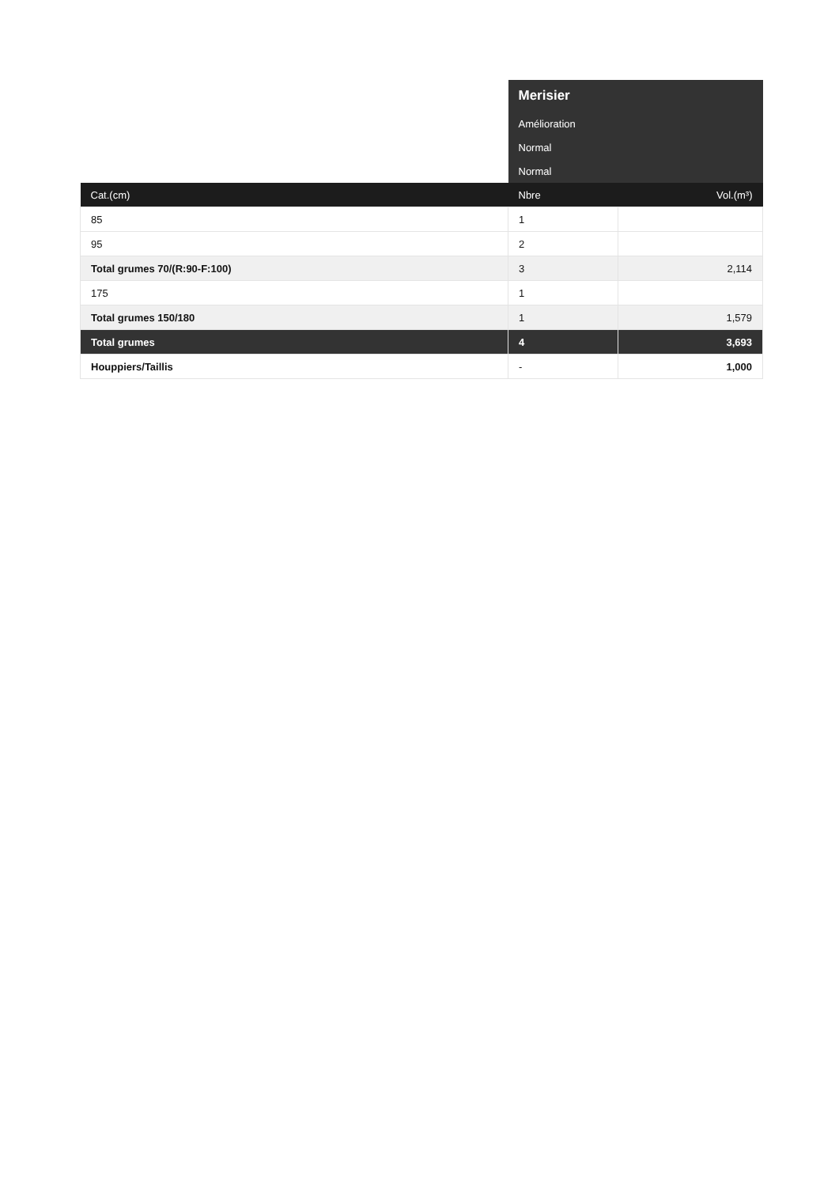| | Merisier | |
| | Amélioration | |
| | Normal | |
| | Normal | |
| Cat.(cm) | Nbre | Vol.(m³) |
| 85 | 1 | |
| 95 | 2 | |
| Total grumes 70/(R:90-F:100) | 3 | 2,114 |
| 175 | 1 | |
| Total grumes 150/180 | 1 | 1,579 |
| Total grumes | 4 | 3,693 |
| Houppiers/Taillis | - | 1,000 |